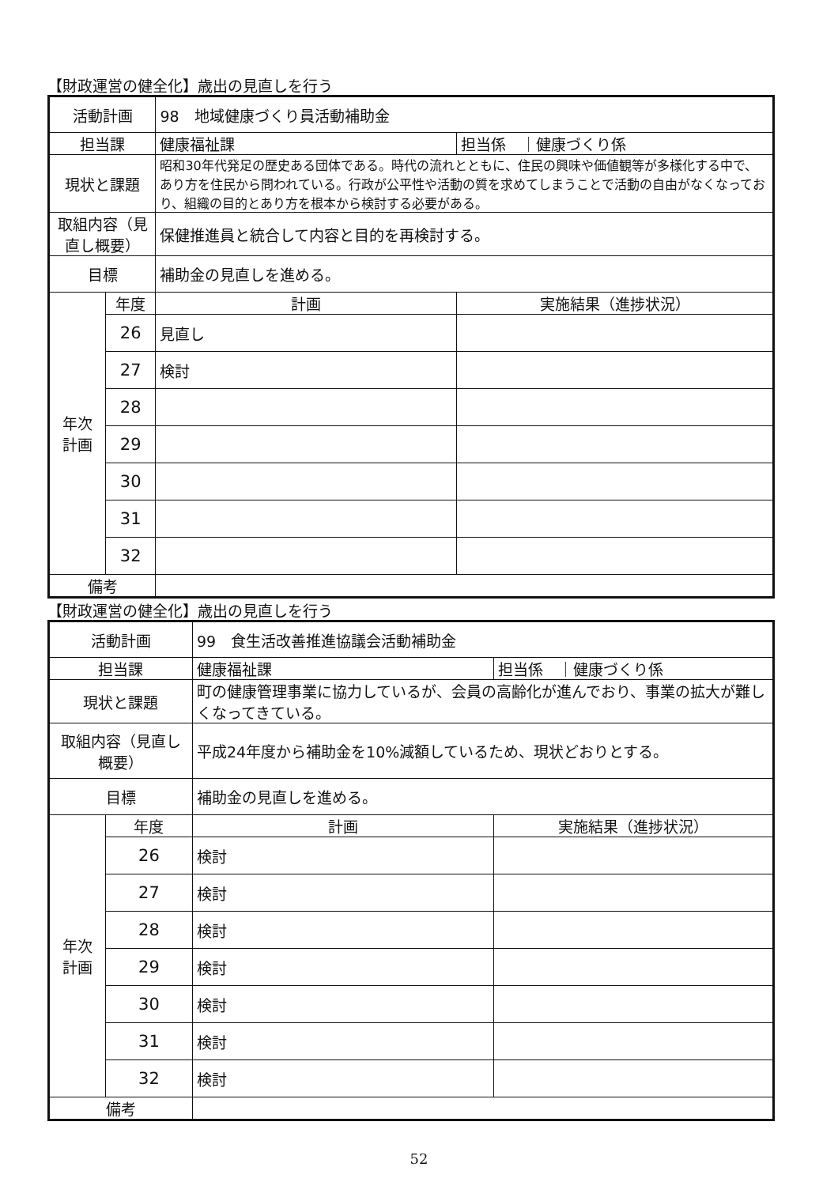【財政運営の健全化】歳出の見直しを行う
| 活動計画 | | 98 地域健康づくり員活動補助金 | |
| 担当課 | | 健康福祉課 | 担当係 ｜健康づくり係 |
| 現状と課題 | | 昭和30年代発足の歴史ある団体である。時代の流れとともに、住民の興味や価値観等が多様化する中で、あり方を住民から問われている。行政が公平性や活動の質を求めてしまうことで活動の自由がなくなっており、組織の目的とあり方を根本から検討する必要がある。 | |
| 取組内容（見直し概要） | | 保健推進員と統合して内容と目的を再検討する。 | |
| 目標 | | 補助金の見直しを進める。 | |
| 年次 計画 | 年度 | 計画 | 実施結果（進捗状況） |
| | 26 | 見直し | |
| | 27 | 検討 | |
| | 28 | | |
| | 29 | | |
| | 30 | | |
| | 31 | | |
| | 32 | | |
| 備考 | | | |
【財政運営の健全化】歳出の見直しを行う
| 活動計画 | | 99 食生活改善推進協議会活動補助金 | |
| 担当課 | | 健康福祉課 | 担当係 ｜健康づくり係 |
| 現状と課題 | | 町の健康管理事業に協力しているが、会員の高齢化が進んでおり、事業の拡大が難しくなってきている。 | |
| 取組内容（見直し概要） | | 平成24年度から補助金を10%減額しているため、現状どおりとする。 | |
| 目標 | | 補助金の見直しを進める。 | |
| 年次 計画 | 年度 | 計画 | 実施結果（進捗状況） |
| | 26 | 検討 | |
| | 27 | 検討 | |
| | 28 | 検討 | |
| | 29 | 検討 | |
| | 30 | 検討 | |
| | 31 | 検討 | |
| | 32 | 検討 | |
| 備考 | | | |
52